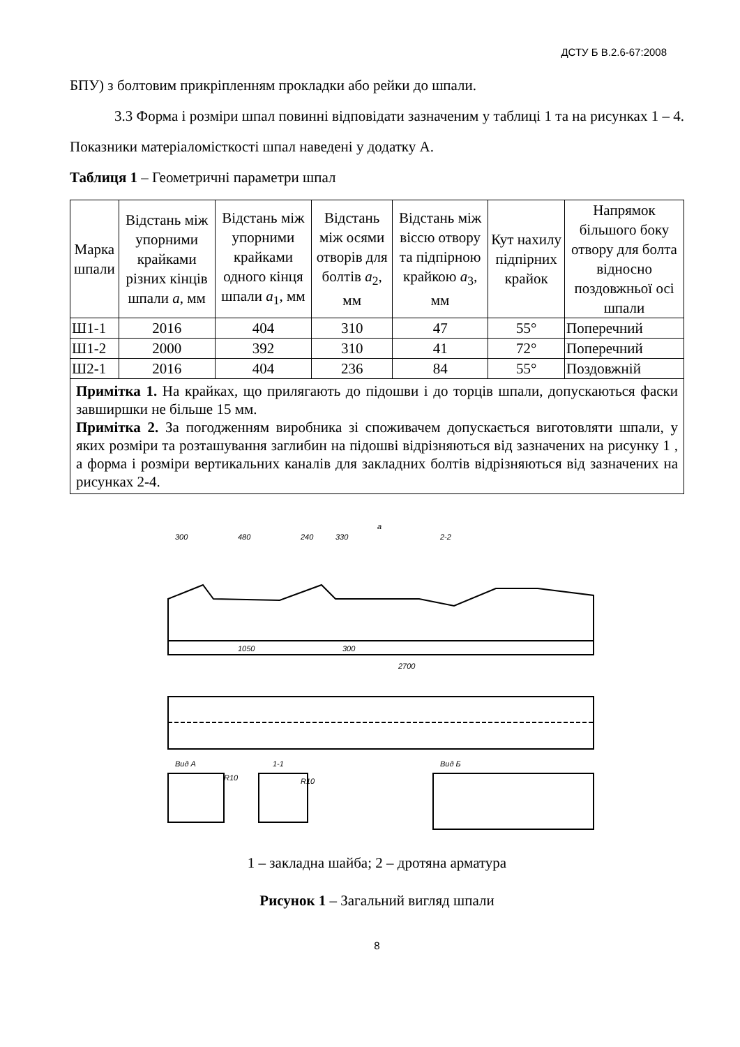ДСТУ Б В.2.6-67:2008
БПУ) з болтовим прикріпленням прокладки або рейки до шпали.
3.3 Форма і розміри шпал повинні відповідати зазначеним у таблиці 1 та на рисунках 1 – 4. Показники матеріаломісткості шпал наведені у додатку А.
Таблиця 1 – Геометричні параметри шпал
| Марка шпали | Відстань між упорними крайками різних кінців шпали a , мм | Відстань між упорними крайками одного кінця шпали a<sub>1</sub>, мм | Відстань між осями отворів для болтів a<sub>2</sub>, мм | Відстань між віссю отвору та підпірною крайкою a<sub>3</sub>, мм | Кут нахилу підпірних крайок | Напрямок більшого боку отвору для болта відносно поздовжньої осі шпали |
| --- | --- | --- | --- | --- | --- | --- |
| Ш1-1 | 2016 | 404 | 310 | 47 | 55° | Поперечний |
| Ш1-2 | 2000 | 392 | 310 | 41 | 72° | Поперечний |
| Ш2-1 | 2016 | 404 | 236 | 84 | 55° | Поздовжній |
| Примітка 1. На крайках, що прилягають до підошви і до торців шпали, допускаються фаски завширшки не більше 15 мм. Примітка 2. За погодженням виробника зі споживачем допускається виготовляти шпали, у яких розміри та розташування заглибин на підошві відрізняються від зазначених на рисунку 1 , а форма і розміри вертикальних каналів для закладних болтів відрізняються від зазначених на рисунках 2-4. | | | | | | |
300
480
240
330
a
2-2
1050
300
2700
Вид А
R10
1-1
R10
Вид Б
1 – закладна шайба; 2 – дротяна арматура
Рисунок 1 – Загальний вигляд шпали
8